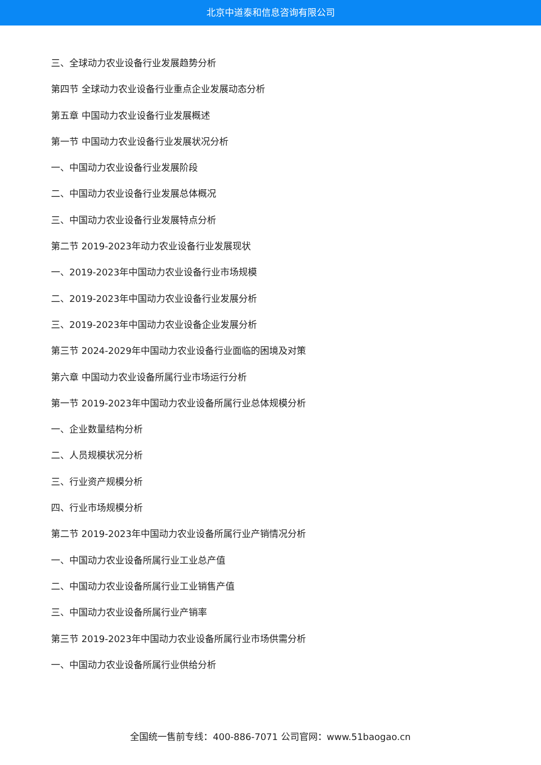北京中道泰和信息咨询有限公司
三、全球动力农业设备行业发展趋势分析
第四节 全球动力农业设备行业重点企业发展动态分析
第五章 中国动力农业设备行业发展概述
第一节 中国动力农业设备行业发展状况分析
一、中国动力农业设备行业发展阶段
二、中国动力农业设备行业发展总体概况
三、中国动力农业设备行业发展特点分析
第二节 2019-2023年动力农业设备行业发展现状
一、2019-2023年中国动力农业设备行业市场规模
二、2019-2023年中国动力农业设备行业发展分析
三、2019-2023年中国动力农业设备企业发展分析
第三节 2024-2029年中国动力农业设备行业面临的困境及对策
第六章 中国动力农业设备所属行业市场运行分析
第一节 2019-2023年中国动力农业设备所属行业总体规模分析
一、企业数量结构分析
二、人员规模状况分析
三、行业资产规模分析
四、行业市场规模分析
第二节 2019-2023年中国动力农业设备所属行业产销情况分析
一、中国动力农业设备所属行业工业总产值
二、中国动力农业设备所属行业工业销售产值
三、中国动力农业设备所属行业产销率
第三节 2019-2023年中国动力农业设备所属行业市场供需分析
一、中国动力农业设备所属行业供给分析
全国统一售前专线：400-886-7071 公司官网：www.51baogao.cn